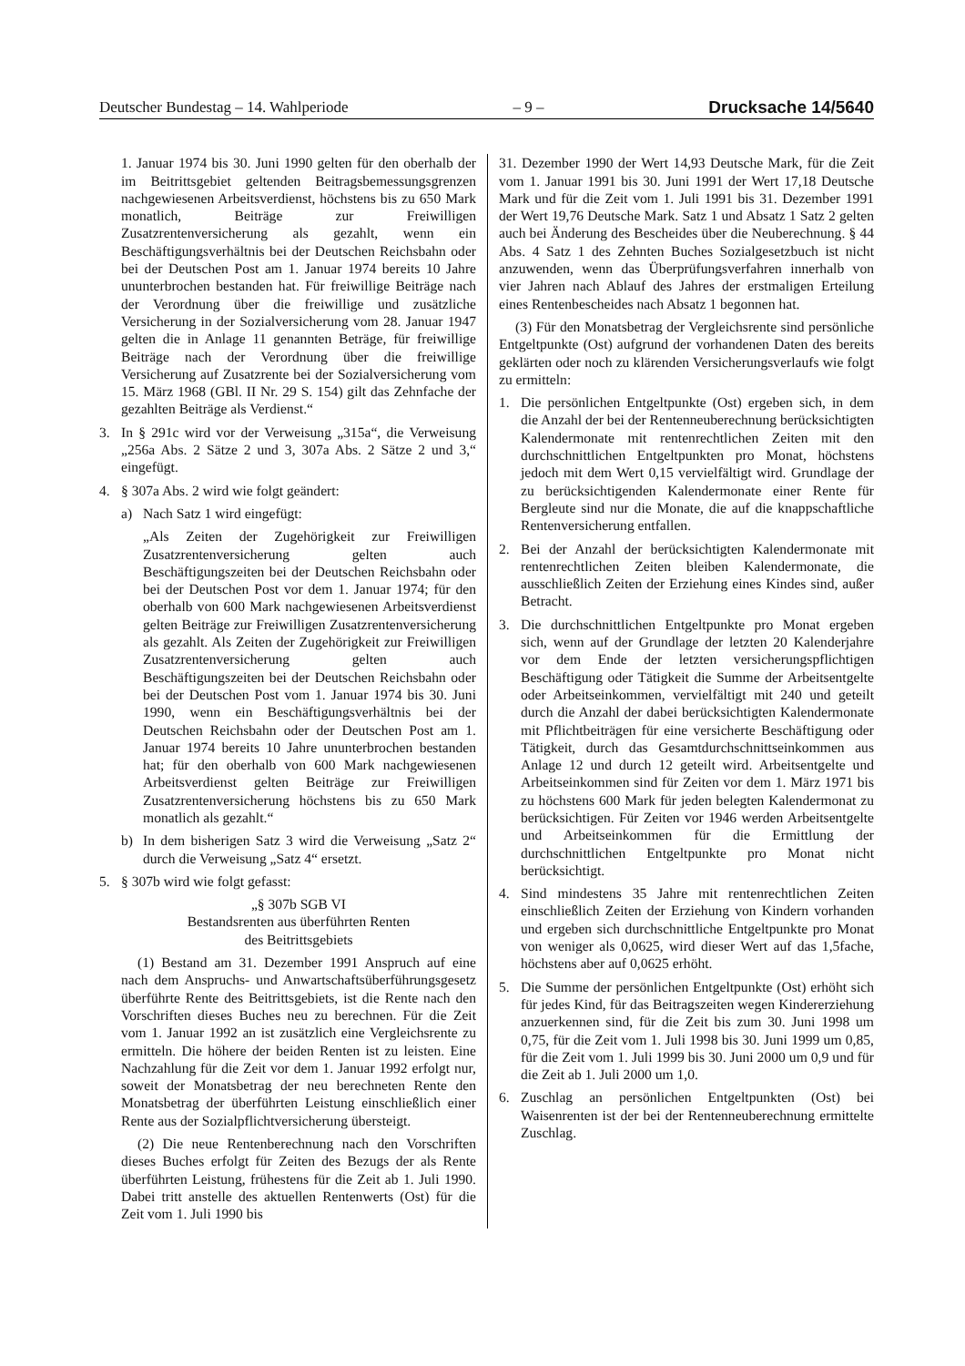Deutscher Bundestag – 14. Wahlperiode – 9 – Drucksache 14/5640
1. Januar 1974 bis 30. Juni 1990 gelten für den oberhalb der im Beitrittsgebiet geltenden Beitragsbemessungsgrenzen nachgewiesenen Arbeitsverdienst, höchstens bis zu 650 Mark monatlich, Beiträge zur Freiwilligen Zusatzrentenversicherung als gezahlt, wenn ein Beschäftigungsverhältnis bei der Deutschen Reichsbahn oder bei der Deutschen Post am 1. Januar 1974 bereits 10 Jahre ununterbrochen bestanden hat. Für freiwillige Beiträge nach der Verordnung über die freiwillige und zusätzliche Versicherung in der Sozialversicherung vom 28. Januar 1947 gelten die in Anlage 11 genannten Beträge, für freiwillige Beiträge nach der Verordnung über die freiwillige Versicherung auf Zusatzrente bei der Sozialversicherung vom 15. März 1968 (GBl. II Nr. 29 S. 154) gilt das Zehnfache der gezahlten Beiträge als Verdienst.“
3. In § 291c wird vor der Verweisung „315a“, die Verweisung „256a Abs. 2 Sätze 2 und 3, 307a Abs. 2 Sätze 2 und 3,“ eingefügt.
4. § 307a Abs. 2 wird wie folgt geändert:
a) Nach Satz 1 wird eingefügt:
„Als Zeiten der Zugehörigkeit zur Freiwilligen Zusatzrentenversicherung gelten auch Beschäftigungszeiten bei der Deutschen Reichsbahn oder bei der Deutschen Post vor dem 1. Januar 1974; für den oberhalb von 600 Mark nachgewiesenen Arbeitsverdienst gelten Beiträge zur Freiwilligen Zusatzrentenversicherung als gezahlt. Als Zeiten der Zugehörigkeit zur Freiwilligen Zusatzrentenversicherung gelten auch Beschäftigungszeiten bei der Deutschen Reichsbahn oder bei der Deutschen Post vom 1. Januar 1974 bis 30. Juni 1990, wenn ein Beschäftigungsverhältnis bei der Deutschen Reichsbahn oder der Deutschen Post am 1. Januar 1974 bereits 10 Jahre ununterbrochen bestanden hat; für den oberhalb von 600 Mark nachgewiesenen Arbeitsverdienst gelten Beiträge zur Freiwilligen Zusatzrentenversicherung höchstens bis zu 650 Mark monatlich als gezahlt.“
b) In dem bisherigen Satz 3 wird die Verweisung „Satz 2“ durch die Verweisung „Satz 4“ ersetzt.
5. § 307b wird wie folgt gefasst:
„§ 307b SGB VI
Bestandsrenten aus überführten Renten
des Beitrittsgebiets
(1) Bestand am 31. Dezember 1991 Anspruch auf eine nach dem Anspruchs- und Anwartschaftsüberführungsgesetz überführte Rente des Beitrittsgebiets, ist die Rente nach den Vorschriften dieses Buches neu zu berechnen. Für die Zeit vom 1. Januar 1992 an ist zusätzlich eine Vergleichsrente zu ermitteln. Die höhere der beiden Renten ist zu leisten. Eine Nachzahlung für die Zeit vor dem 1. Januar 1992 erfolgt nur, soweit der Monatsbetrag der neu berechneten Rente den Monatsbetrag der überführten Leistung einschließlich einer Rente aus der Sozialpflichtversicherung übersteigt.
(2) Die neue Rentenberechnung nach den Vorschriften dieses Buches erfolgt für Zeiten des Bezugs der als Rente überführten Leistung, frühestens für die Zeit ab 1. Juli 1990. Dabei tritt anstelle des aktuellen Rentenwerts (Ost) für die Zeit vom 1. Juli 1990 bis
31. Dezember 1990 der Wert 14,93 Deutsche Mark, für die Zeit vom 1. Januar 1991 bis 30. Juni 1991 der Wert 17,18 Deutsche Mark und für die Zeit vom 1. Juli 1991 bis 31. Dezember 1991 der Wert 19,76 Deutsche Mark. Satz 1 und Absatz 1 Satz 2 gelten auch bei Änderung des Bescheides über die Neuberechnung. § 44 Abs. 4 Satz 1 des Zehnten Buches Sozialgesetzbuch ist nicht anzuwenden, wenn das Überprüfungsverfahren innerhalb von vier Jahren nach Ablauf des Jahres der erstmaligen Erteilung eines Rentenbescheides nach Absatz 1 begonnen hat.
(3) Für den Monatsbetrag der Vergleichsrente sind persönliche Entgeltpunkte (Ost) aufgrund der vorhandenen Daten des bereits geklärten oder noch zu klärenden Versicherungsverlaufs wie folgt zu ermitteln:
1. Die persönlichen Entgeltpunkte (Ost) ergeben sich, in dem die Anzahl der bei der Rentenneuberechnung berücksichtigten Kalendermonate mit rentenrechtlichen Zeiten mit den durchschnittlichen Entgeltpunkten pro Monat, höchstens jedoch mit dem Wert 0,15 vervielfältigt wird. Grundlage der zu berücksichtigenden Kalendermonate einer Rente für Bergleute sind nur die Monate, die auf die knappschaftliche Rentenversicherung entfallen.
2. Bei der Anzahl der berücksichtigten Kalendermonate mit rentenrechtlichen Zeiten bleiben Kalendermonate, die ausschließlich Zeiten der Erziehung eines Kindes sind, außer Betracht.
3. Die durchschnittlichen Entgeltpunkte pro Monat ergeben sich, wenn auf der Grundlage der letzten 20 Kalenderjahre vor dem Ende der letzten versicherungspflichtigen Beschäftigung oder Tätigkeit die Summe der Arbeitsentgelte oder Arbeitseinkommen, vervielfältigt mit 240 und geteilt durch die Anzahl der dabei berücksichtigten Kalendermonate mit Pflichtbeiträgen für eine versicherte Beschäftigung oder Tätigkeit, durch das Gesamtdurchschnittseinkommen aus Anlage 12 und durch 12 geteilt wird. Arbeitsentgelte und Arbeitseinkommen sind für Zeiten vor dem 1. März 1971 bis zu höchstens 600 Mark für jeden belegten Kalendermonat zu berücksichtigen. Für Zeiten vor 1946 werden Arbeitsentgelte und Arbeitseinkommen für die Ermittlung der durchschnittlichen Entgeltpunkte pro Monat nicht berücksichtigt.
4. Sind mindestens 35 Jahre mit rentenrechtlichen Zeiten einschließlich Zeiten der Erziehung von Kindern vorhanden und ergeben sich durchschnittliche Entgeltpunkte pro Monat von weniger als 0,0625, wird dieser Wert auf das 1,5fache, höchstens aber auf 0,0625 erhöht.
5. Die Summe der persönlichen Entgeltpunkte (Ost) erhöht sich für jedes Kind, für das Beitragszeiten wegen Kindererziehung anzuerkennen sind, für die Zeit bis zum 30. Juni 1998 um 0,75, für die Zeit vom 1. Juli 1998 bis 30. Juni 1999 um 0,85, für die Zeit vom 1. Juli 1999 bis 30. Juni 2000 um 0,9 und für die Zeit ab 1. Juli 2000 um 1,0.
6. Zuschlag an persönlichen Entgeltpunkten (Ost) bei Waisenrenten ist der bei der Rentenneuberechnung ermittelte Zuschlag.